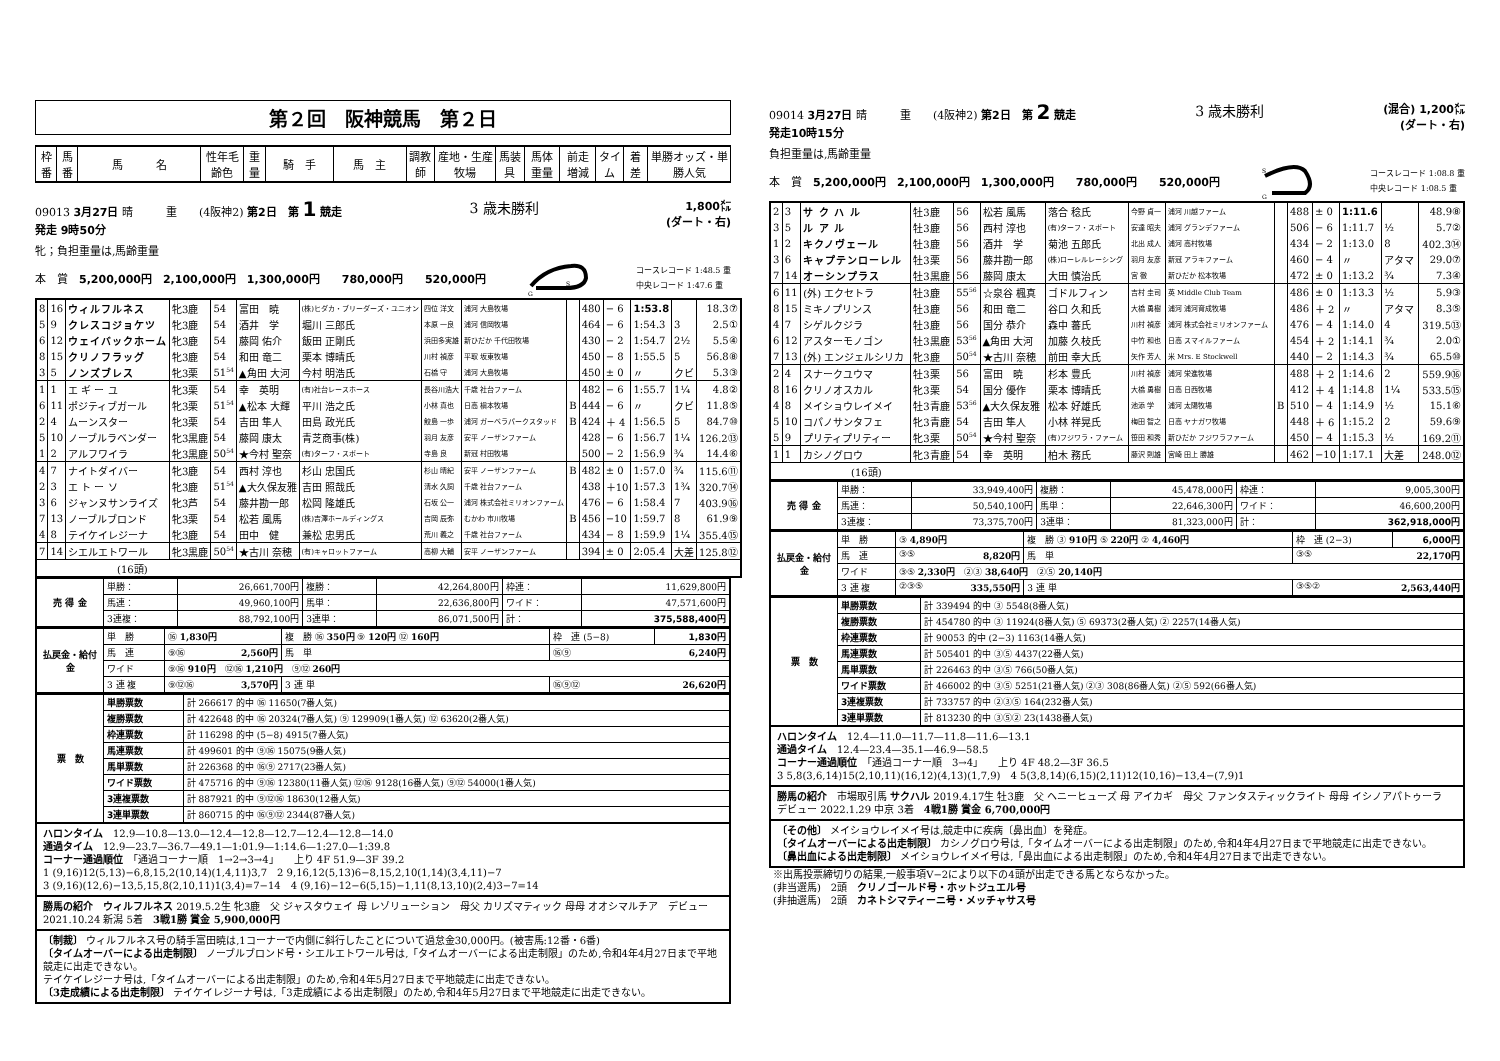第２回　阪神競馬　第２日
| 枠番 | 馬番 | 馬 名 | 性年毛齢色 | 重量 | 騎 手 | 馬 主 | 調教師 | 産地・生産牧場 | 馬装具 | 馬体重量 | 前走増減 | タイム | 着 差 | 単勝オッズ・単勝人気 |
09013 3月27日 晴　　　重　　(4阪神2) 第2日　第 1 競走
発走 9時50分
3 歳未勝利
1,800㍍
(ダート・右)
牝；負担重量は,馬齢重量
本　賞　5,200,000円　2,100,000円　1,300,000円　　780,000円　　520,000円
G
S
コースレコード 1:48.5 重
中央レコード 1:47.6 重
| 8 | 16 | ウィルフルネス | 牝3鹿 | 54 | 富田 暁 | (株)ヒダカ・ブリーダーズ・ユニオン | 四位 洋文 | 浦河 大島牧場 | | 480 | − 6 | 1:53.8 | | 18.3⑦ |
| 5 | 9 | クレスコジョケツ | 牝3鹿 | 54 | 酒井 学 | 堀川 三郎氏 | 本原 一良 | 浦河 信岡牧場 | | 464 | − 6 | 1:54.3 | 3 | 2.5① |
| 6 | 12 | ウェイバックホーム | 牝3鹿 | 54 | 藤岡 佑介 | 飯田 正剛氏 | 浜田多実雄 | 新ひだか 千代田牧場 | | 430 | − 2 | 1:54.7 | 2½ | 5.5④ |
| 8 | 15 | クリノフラッグ | 牝3鹿 | 54 | 和田 竜二 | 栗本 博晴氏 | 川村 禎彦 | 平取 坂東牧場 | | 450 | − 8 | 1:55.5 | 5 | 56.8⑧ |
| 3 | 5 | ノンズブレス | 牝3栗 | 51<sup>54</sup> | ▲角田 大河 | 今村 明浩氏 | 石橋 守 | 浦河 大島牧場 | | 450 | ± 0 | 〃 | クビ | 5.3③ |
| 1 | 1 | エ ギ ー ユ | 牝3栗 | 54 | 幸 英明 | (有)社台レースホース | 長谷川浩大 | 千歳 社台ファーム | | 482 | − 6 | 1:55.7 | 1¼ | 4.8② |
| 6 | 11 | ポジティブガール | 牝3栗 | 51<sup>54</sup> | ▲松本 大輝 | 平川 浩之氏 | 小林 真也 | 日高 槇本牧場 | B | 444 | − 6 | 〃 | クビ | 11.8⑤ |
| 2 | 4 | ムーンスター | 牝3栗 | 54 | 吉田 隼人 | 田島 政光氏 | 鮫島 一歩 | 浦河 ガーベラパークスタッド | B | 424 | ＋ 4 | 1:56.5 | 5 | 84.7⑩ |
| 5 | 10 | ノーブルラベンダー | 牝3黒鹿 | 54 | 藤岡 康太 | 青芝商事(株) | 羽月 友彦 | 安平 ノーザンファーム | | 428 | − 6 | 1:56.7 | 1¼ | 126.2⑬ |
| 1 | 2 | アルフワイラ | 牝3黒鹿 | 50<sup>54</sup> | ★今村 聖奈 | (有)ターフ・スポート | 寺島 良 | 新冠 村田牧場 | | 500 | − 2 | 1:56.9 | ¾ | 14.4⑥ |
| 4 | 7 | ナイトダイバー | 牝3鹿 | 54 | 西村 淳也 | 杉山 忠国氏 | 杉山 晴紀 | 安平 ノーザンファーム | B | 482 | ± 0 | 1:57.0 | ¾ | 115.6⑪ |
| 2 | 3 | エ ト ー ソ | 牝3鹿 | 51<sup>54</sup> | ▲大久保友雅 | 吉田 照哉氏 | 清水 久詞 | 千歳 社台ファーム | | 438 | ＋10 | 1:57.3 | 1¾ | 320.7⑭ |
| 3 | 6 | ジャンヌサンライズ | 牝3芦 | 54 | 藤井勘一郎 | 松岡 隆雄氏 | 石坂 公一 | 浦河 株式会社ミリオンファーム | | 476 | − 6 | 1:58.4 | 7 | 403.9⑯ |
| 7 | 13 | ノーブルブロンド | 牝3栗 | 54 | 松若 風馬 | (株)吉澤ホールディングス | 吉岡 辰弥 | むかわ 市川牧場 | B | 456 | −10 | 1:59.7 | 8 | 61.9⑨ |
| 4 | 8 | テイケイレジーナ | 牝3鹿 | 54 | 田中 健 | 兼松 忠男氏 | 荒川 義之 | 千歳 社台ファーム | | 434 | − 8 | 1:59.9 | 1¼ | 355.4⑮ |
| 7 | 14 | シエルエトワール | 牝3黒鹿 | 50<sup>54</sup> | ★古川 奈穂 | (有)キャロットファーム | 高柳 大輔 | 安平 ノーザンファーム | | 394 | ± 0 | 2:05.4 | 大差 | 125.8⑫ |
| (16頭) | | | | | | | | | | | | | | |
| 売 得 金 | 単勝： | 26,661,700円 | 複勝： | 42,264,800円 | 枠連： | 11,629,800円 |
| | 馬連： | 49,960,100円 | 馬単： | 22,636,800円 | ワイド： | 47,571,600円 |
| | 3連複： | 88,792,100円 | 3連単： | 86,071,500円 | 計： | 375,588,400円 |
| 払戻金・給付金 | 単 勝 | ⑯ 1,830円 | 複 勝 ⑯ 350円 ⑨ 120円 ⑫ 160円 | | | 枠 連 (5−8) | 1,830円 |
| | 馬 連 | ⑨⑯ 2,560円 | | 馬 単 | ⑯⑨ 6,240円 | | |
| | ワイド | ⑨⑯ 910円 ⑫⑯ 1,210円 ⑨⑫ 260円 | | | | | |
| | 3 連 複 | ⑨⑫⑯ 3,570円 | | 3 連 単 | ⑯⑨⑫ 26,620円 | | |
| 票 数 | 単勝票数 | 計 266617 的中 ⑯ 11650(7番人気) |
| | 複勝票数 | 計 422648 的中 ⑯ 20324(7番人気) ⑨ 129909(1番人気) ⑫ 63620(2番人気) |
| | 枠連票数 | 計 116298 的中 (5−8) 4915(7番人気) |
| | 馬連票数 | 計 499601 的中 ⑨⑯ 15075(9番人気) |
| | 馬単票数 | 計 226368 的中 ⑯⑨ 2717(23番人気) |
| | ワイド票数 | 計 475716 的中 ⑨⑯ 12380(11番人気) ⑫⑯ 9128(16番人気) ⑨⑫ 54000(1番人気) |
| | 3連複票数 | 計 887921 的中 ⑨⑫⑯ 18630(12番人気) |
| | 3連単票数 | 計 860715 的中 ⑯⑨⑫ 2344(87番人気) |
ハロンタイム　12.9—10.8—13.0—12.4—12.8—12.7—12.4—12.8—14.0
通過タイム　12.9—23.7—36.7—49.1—1:01.9—1:14.6—1:27.0—1:39.8
コーナー通過順位　「通過コーナー順　1→2→3→4」　　上り 4F 51.9—3F 39.2
1 (9,16)12(5,13)−6,8,15,2(10,14)(1,4,11)3,7　2 9,16,12(5,13)6−8,15,2,10(1,14)(3,4,11)−7
3 (9,16)(12,6)−13,5,15,8(2,10,11)1(3,4)=7−14　4 (9,16)−12−6(5,15)−1,11(8,13,10)(2,4)3−7=14
勝馬の紹介　ウィルフルネス 2019.5.2生 牝3鹿　父 ジャスタウェイ 母 レゾリューション　母父 カリズマティック 母母 オオシマルチア　デビュー 2021.10.24 新潟 5着　3戦1勝 賞金 5,900,000円
〔制裁〕 ウィルフルネス号の騎手富田暁は,1コーナーで内側に斜行したことについて過怠金30,000円。(被害馬:12番・6番)
〔タイムオーバーによる出走制限〕 ノーブルブロンド号・シエルエトワール号は,「タイムオーバーによる出走制限」のため,令和4年4月27日まで平地競走に出走できない。
テイケイレジーナ号は,「タイムオーバーによる出走制限」のため,令和4年5月27日まで平地競走に出走できない。
〔3走成績による出走制限〕 テイケイレジーナ号は,「3走成績による出走制限」のため,令和4年5月27日まで平地競走に出走できない。
09014 3月27日 晴　　　重　　(4阪神2) 第2日　第 2 競走
発走10時15分
3 歳未勝利
(混合) 1,200㍍
(ダート・右)
負担重量は,馬齢重量
本　賞　5,200,000円　2,100,000円　1,300,000円　　780,000円　　520,000円
S
G
コースレコード 1:08.8 重
中央レコード 1:08.5 重
| 2 | 3 | サ ク ハ ル | 牡3鹿 | 56 | 松若 風馬 | 落合 稔氏 | 今野 貞一 | 浦河 川越ファーム | | 488 | ± 0 | 1:11.6 | | 48.9⑧ |
| 3 | 5 | ル ア ル | 牡3鹿 | 56 | 西村 淳也 | (有)ターフ・スポート | 安達 昭夫 | 浦河 グランデファーム | | 506 | − 6 | 1:11.7 | ½ | 5.7② |
| 1 | 2 | キクノヴェール | 牡3鹿 | 56 | 酒井 学 | 菊池 五郎氏 | 北出 成人 | 浦河 高村牧場 | | 434 | − 2 | 1:13.0 | 8 | 402.3⑭ |
| 3 | 6 | キャプテンローレル | 牡3栗 | 56 | 藤井勘一郎 | (株)ローレルレーシング | 羽月 友彦 | 新冠 アラキファーム | | 460 | − 4 | 〃 | アタマ | 29.0⑦ |
| 7 | 14 | オーシンプラス | 牡3黒鹿 | 56 | 藤岡 康太 | 大田 慎治氏 | 宮 徹 | 新ひだか 松本牧場 | | 472 | ± 0 | 1:13.2 | ¾ | 7.3④ |
| 6 | 11 | (外) エクセトラ | 牡3鹿 | 55<sup>56</sup> | ☆泉谷 楓真 | ゴドルフィン | 吉村 圭司 | 英 Middle Club Team | | 486 | ± 0 | 1:13.3 | ½ | 5.9③ |
| 8 | 15 | ミキノプリンス | 牡3鹿 | 56 | 和田 竜二 | 谷口 久和氏 | 大橋 勇樹 | 浦河 浦河育成牧場 | | 486 | ＋ 2 | 〃 | アタマ | 8.3⑤ |
| 4 | 7 | シゲルクジラ | 牡3鹿 | 56 | 国分 恭介 | 森中 蕃氏 | 川村 禎彦 | 浦河 株式会社ミリオンファーム | | 476 | − 4 | 1:14.0 | 4 | 319.5⑬ |
| 6 | 12 | アスターモノゴン | 牡3黒鹿 | 53<sup>56</sup> | ▲角田 大河 | 加藤 久枝氏 | 中竹 和也 | 日高 スマイルファーム | | 454 | ＋ 2 | 1:14.1 | ¾ | 2.0① |
| 7 | 13 | (外) エンジェルシリカ | 牝3鹿 | 50<sup>54</sup> | ★古川 奈穂 | 前田 幸大氏 | 矢作 芳人 | 米 Mrs. E Stockwell | | 440 | − 2 | 1:14.3 | ¾ | 65.5⑩ |
| 2 | 4 | スナークユウマ | 牡3栗 | 56 | 富田 暁 | 杉本 豊氏 | 川村 禎彦 | 浦河 栄進牧場 | | 488 | ＋ 2 | 1:14.6 | 2 | 559.9⑯ |
| 8 | 16 | クリノオスカル | 牝3栗 | 54 | 国分 優作 | 栗本 博晴氏 | 大橋 勇樹 | 日高 日西牧場 | | 412 | ＋ 4 | 1:14.8 | 1¼ | 533.5⑮ |
| 4 | 8 | メイショウレイメイ | 牡3青鹿 | 53<sup>56</sup> | ▲大久保友雅 | 松本 好雄氏 | 池添 学 | 浦河 太陽牧場 | B | 510 | − 4 | 1:14.9 | ½ | 15.1⑥ |
| 5 | 10 | コパノサンタフェ | 牝3青鹿 | 54 | 吉田 隼人 | 小林 祥晃氏 | 梅田 智之 | 日高 ヤナガワ牧場 | | 448 | ＋ 6 | 1:15.2 | 2 | 59.6⑨ |
| 5 | 9 | プリティプリティー | 牝3栗 | 50<sup>54</sup> | ★今村 聖奈 | (有)フジワラ・ファーム | 笹田 和秀 | 新ひだか フジワラファーム | | 450 | − 4 | 1:15.3 | ½ | 169.2⑪ |
| 1 | 1 | カシノグロウ | 牝3青鹿 | 54 | 幸 英明 | 柏木 務氏 | 藤沢 則雄 | 宮崎 田上 勝雄 | | 462 | −10 | 1:17.1 | 大差 | 248.0⑫ |
| (16頭) | | | | | | | | | | | | | | |
| 売 得 金 | 単勝： | 33,949,400円 | 複勝： | 45,478,000円 | 枠連： | 9,005,300円 |
| | 馬連： | 50,540,100円 | 馬単： | 22,646,300円 | ワイド： | 46,600,200円 |
| | 3連複： | 73,375,700円 | 3連単： | 81,323,000円 | 計： | 362,918,000円 |
| 払戻金・給付金 | 単 勝 | ③ 4,890円 | 複 勝 ③ 910円 ⑤ 220円 ② 4,460円 | | | 枠 連 (2−3) | 6,000円 |
| | 馬 連 | ③⑤ 8,820円 | | 馬 単 | ③⑤ 22,170円 | | |
| | ワイド | ③⑤ 2,330円 ②③ 38,640円 ②⑤ 20,140円 | | | | | |
| | 3 連 複 | ②③⑤ 335,550円 | | 3 連 単 | ③⑤② 2,563,440円 | | |
| 票 数 | 単勝票数 | 計 339494 的中 ③ 5548(8番人気) |
| | 複勝票数 | 計 454780 的中 ③ 11924(8番人気) ⑤ 69373(2番人気) ② 2257(14番人気) |
| | 枠連票数 | 計 90053 的中 (2−3) 1163(14番人気) |
| | 馬連票数 | 計 505401 的中 ③⑤ 4437(22番人気) |
| | 馬単票数 | 計 226463 的中 ③⑤ 766(50番人気) |
| | ワイド票数 | 計 466002 的中 ③⑤ 5251(21番人気) ②③ 308(86番人気) ②⑤ 592(66番人気) |
| | 3連複票数 | 計 733757 的中 ②③⑤ 164(232番人気) |
| | 3連単票数 | 計 813230 的中 ③⑤② 23(1438番人気) |
ハロンタイム　12.4—11.0—11.7—11.8—11.6—13.1
通過タイム　12.4—23.4—35.1—46.9—58.5
コーナー通過順位　「通過コーナー順　3→4」　　上り 4F 48.2—3F 36.5
3 5,8(3,6,14)15(2,10,11)(16,12)(4,13)(1,7,9)　4 5(3,8,14)(6,15)(2,11)12(10,16)−13,4−(7,9)1
勝馬の紹介　市場取引馬 サクハル 2019.4.17生 牡3鹿　父 ヘニーヒューズ 母 アイカギ　母父 ファンタスティックライト 母母 イシノアパトゥーラ　デビュー 2022.1.29 中京 3着　4戦1勝 賞金 6,700,000円
〔その他〕 メイショウレイメイ号は,競走中に疾病〔鼻出血〕を発症。
〔タイムオーバーによる出走制限〕 カシノグロウ号は,「タイムオーバーによる出走制限」のため,令和4年4月27日まで平地競走に出走できない。
〔鼻出血による出走制限〕 メイショウレイメイ号は,「鼻出血による出走制限」のため,令和4年4月27日まで出走できない。
※出馬投票締切りの結果,一般事項Ⅴ−2により以下の4頭が出走できる馬とならなかった。
(非当選馬)　2頭　クリノゴールド号・ホットジュエル号
(非抽選馬)　2頭　カネトシマティーニ号・メッチャサス号